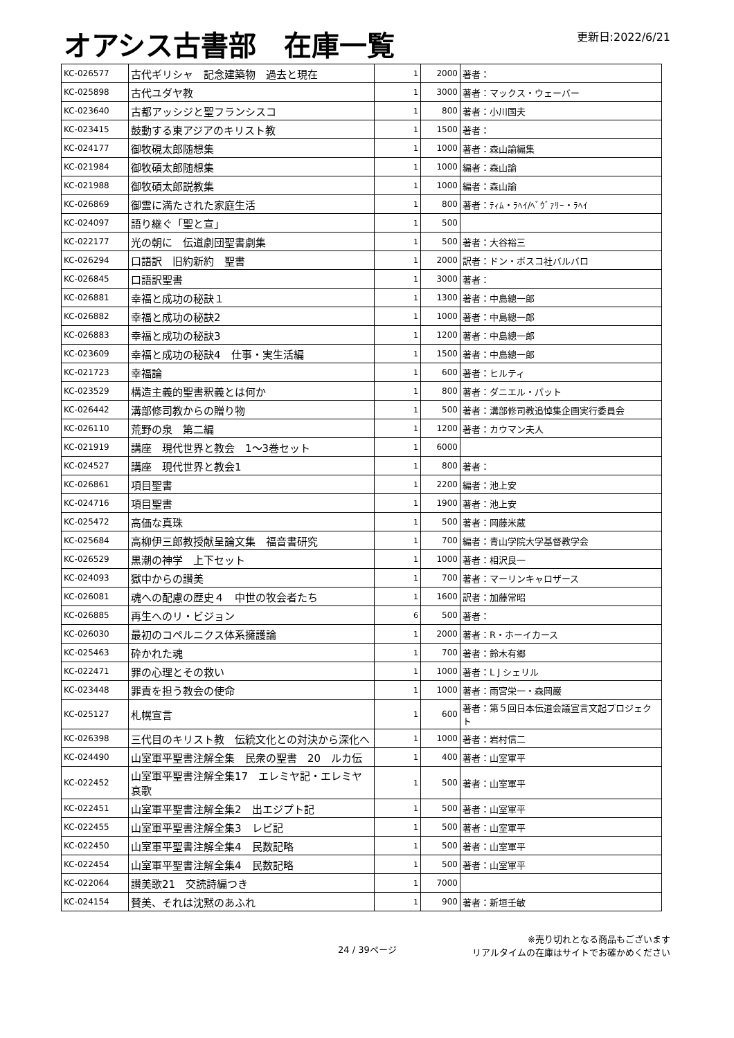オアシス古書部　在庫一覧
更新日:2022/6/21
| KC-026577 | 古代ギリシャ 記念建築物 過去と現在 | 1 | 2000 | 著者： |
| KC-025898 | 古代ユダヤ教 | 1 | 3000 | 著者：マックス・ウェーバー |
| KC-023640 | 古都アッシジと聖フランシスコ | 1 | 800 | 著者：小川国夫 |
| KC-023415 | 鼓動する東アジアのキリスト教 | 1 | 1500 | 著者： |
| KC-024177 | 御牧硯太郎随想集 | 1 | 1000 | 著者：森山諭編集 |
| KC-021984 | 御牧碩太郎随想集 | 1 | 1000 | 編者：森山諭 |
| KC-021988 | 御牧碩太郎説教集 | 1 | 1000 | 編者：森山諭 |
| KC-026869 | 御霊に満たされた家庭生活 | 1 | 800 | 著者：ﾃｨﾑ・ﾗﾍｲ/ﾍﾞｳﾞｧﾘｰ・ﾗﾍｲ |
| KC-024097 | 語り継ぐ「聖と宣」 | 1 | 500 | |
| KC-022177 | 光の朝に 伝道劇団聖書劇集 | 1 | 500 | 著者：大谷裕三 |
| KC-026294 | 口語訳 旧約新約 聖書 | 1 | 2000 | 訳者：ドン・ボスコ社バルバロ |
| KC-026845 | 口語訳聖書 | 1 | 3000 | 著者： |
| KC-026881 | 幸福と成功の秘訣１ | 1 | 1300 | 著者：中島總一郎 |
| KC-026882 | 幸福と成功の秘訣2 | 1 | 1000 | 著者：中島總一郎 |
| KC-026883 | 幸福と成功の秘訣3 | 1 | 1200 | 著者：中島總一郎 |
| KC-023609 | 幸福と成功の秘訣4 仕事・実生活編 | 1 | 1500 | 著者：中島總一郎 |
| KC-021723 | 幸福論 | 1 | 600 | 著者：ヒルティ |
| KC-023529 | 構造主義的聖書釈義とは何か | 1 | 800 | 著者：ダニエル・パット |
| KC-026442 | 溝部修司教からの贈り物 | 1 | 500 | 著者：溝部修司教追悼集企画実行委員会 |
| KC-026110 | 荒野の泉 第二編 | 1 | 1200 | 著者：カウマン夫人 |
| KC-021919 | 講座 現代世界と教会 1～3巻セット | 1 | 6000 | |
| KC-024527 | 講座 現代世界と教会1 | 1 | 800 | 著者： |
| KC-026861 | 項目聖書 | 1 | 2200 | 編者：池上安 |
| KC-024716 | 項目聖書 | 1 | 1900 | 著者：池上安 |
| KC-025472 | 高価な真珠 | 1 | 500 | 著者：岡藤米蔵 |
| KC-025684 | 高柳伊三郎教授献呈論文集 福音書研究 | 1 | 700 | 編者：青山学院大学基督教学会 |
| KC-026529 | 黒潮の神学 上下セット | 1 | 1000 | 著者：相沢良一 |
| KC-024093 | 獄中からの讃美 | 1 | 700 | 著者：マーリンキャロザース |
| KC-026081 | 魂への配慮の歴史４ 中世の牧会者たち | 1 | 1600 | 訳者：加藤常昭 |
| KC-026885 | 再生へのリ・ビジョン | 6 | 500 | 著者： |
| KC-026030 | 最初のコペルニクス体系擁護論 | 1 | 2000 | 著者：R・ホーイカース |
| KC-025463 | 砕かれた魂 | 1 | 700 | 著者：鈴木有郷 |
| KC-022471 | 罪の心理とその救い | 1 | 1000 | 著者：L J シェリル |
| KC-023448 | 罪責を担う教会の使命 | 1 | 1000 | 著者：雨宮栄一・森岡巌 |
| KC-025127 | 札幌宣言 | 1 | 600 | 著者：第５回日本伝道会議宣言文起プロジェクト |
| KC-026398 | 三代目のキリスト教 伝統文化との対決から深化へ | 1 | 1000 | 著者：岩村信二 |
| KC-024490 | 山室軍平聖書注解全集 民衆の聖書 20 ルカ伝 | 1 | 400 | 著者：山室軍平 |
| KC-022452 | 山室軍平聖書注解全集17 エレミヤ記・エレミヤ哀歌 | 1 | 500 | 著者：山室軍平 |
| KC-022451 | 山室軍平聖書注解全集2 出エジプト記 | 1 | 500 | 著者：山室軍平 |
| KC-022455 | 山室軍平聖書注解全集3 レビ記 | 1 | 500 | 著者：山室軍平 |
| KC-022450 | 山室軍平聖書注解全集4 民数記略 | 1 | 500 | 著者：山室軍平 |
| KC-022454 | 山室軍平聖書注解全集4 民数記略 | 1 | 500 | 著者：山室軍平 |
| KC-022064 | 讃美歌21 交読詩編つき | 1 | 7000 | |
| KC-024154 | 賛美、それは沈黙のあふれ | 1 | 900 | 著者：新垣壬敏 |
24 / 39ページ ※売り切れとなる商品もございます
リアルタイムの在庫はサイトでお確かめください